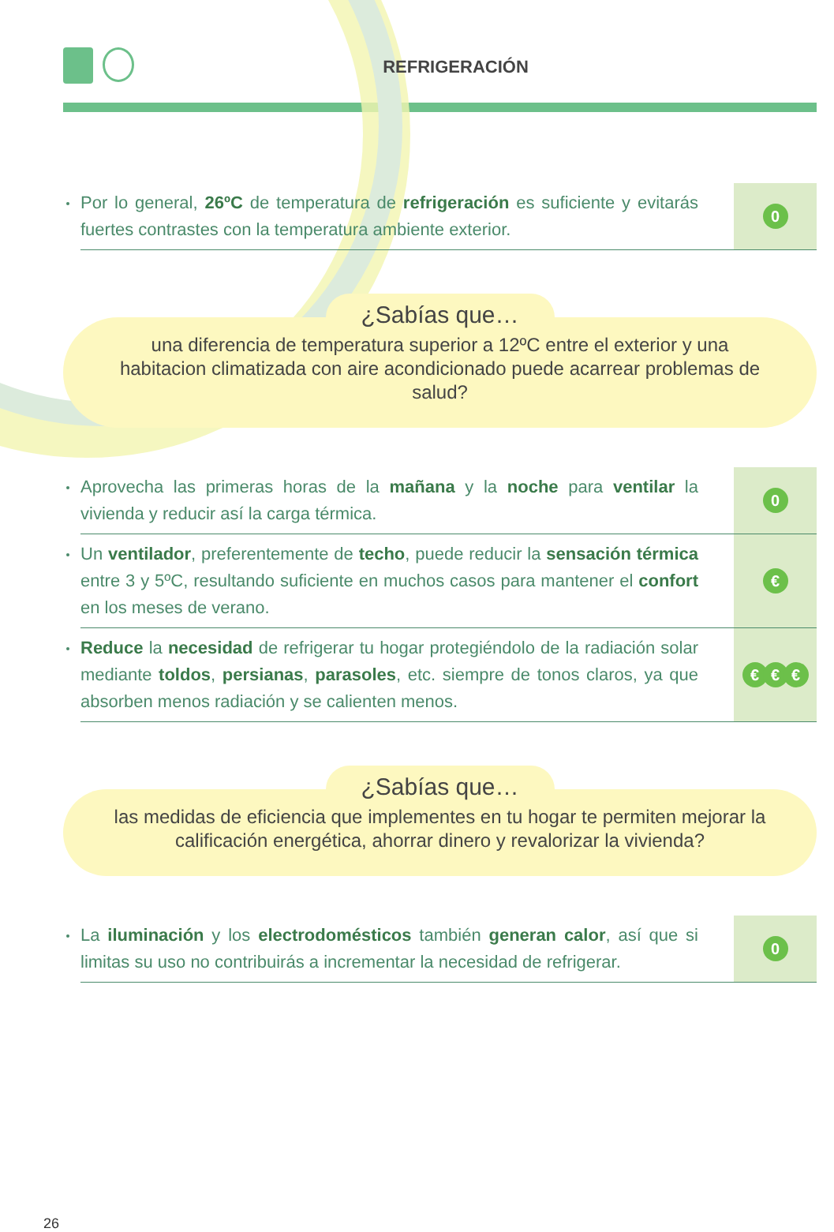REFRIGERACIÓN
Por lo general, 26ºC de temperatura de refrigeración es suficiente y evitarás fuertes contrastes con la temperatura ambiente exterior.
0
¿Sabías que…
una diferencia de temperatura superior a 12ºC entre el exterior y una habitacion climatizada con aire acondicionado puede acarrear problemas de salud?
Aprovecha las primeras horas de la mañana y la noche para ventilar la vivienda y reducir así la carga térmica.
0
Un ventilador, preferentemente de techo, puede reducir la sensación térmica entre 3 y 5ºC, resultando suficiente en muchos casos para mantener el confort en los meses de verano.
€
Reduce la necesidad de refrigerar tu hogar protegiéndolo de la radiación solar mediante toldos, persianas, parasoles, etc. siempre de tonos claros, ya que absorben menos radiación y se calienten menos.
€ € €
¿Sabías que…
las medidas de eficiencia que implementes en tu hogar te permiten mejorar la calificación energética, ahorrar dinero y revalorizar la vivienda?
La iluminación y los electrodomésticos también generan calor, así que si limitas su uso no contribuirás a incrementar la necesidad de refrigerar.
0
26